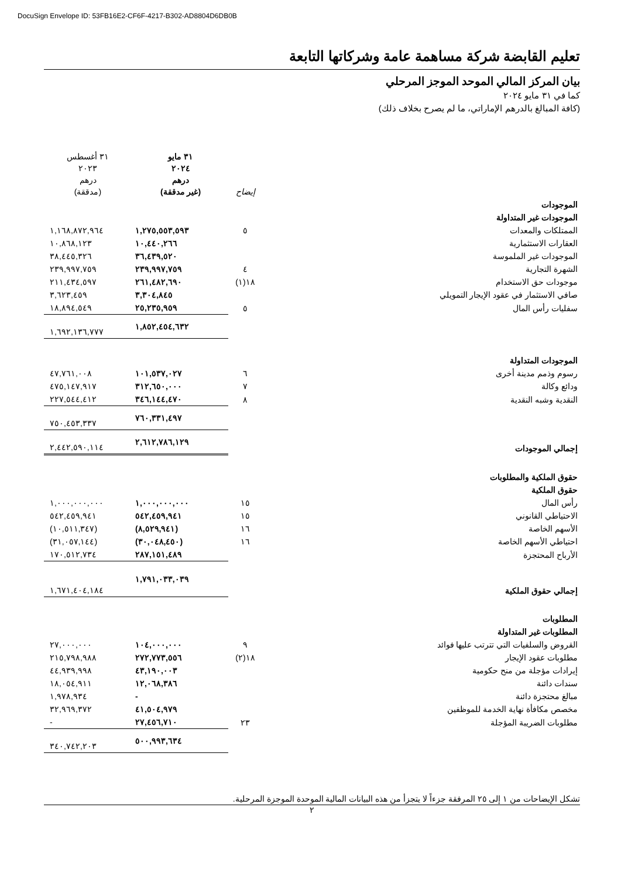DocuSign Envelope ID: 53FB16E2-CF6F-4217-B302-AD8804D6DB0B
تعليم القابضة شركة مساهمة عامة وشركاتها التابعة
بيان المركز المالي الموحد الموجز المرحلي
كما في ٣١ مايو ٢٠٢٤
(كافة المبالغ بالدرهم الإماراتي، ما لم يصرح بخلاف ذلك)
| | إيضاح | ٣١ مايو ٢٠٢٤ درهم (غير مدققة) | ٣١ أغسطس ٢٠٢٣ درهم (مدققة) |
| --- | --- | --- | --- |
| الموجودات | | | |
| الموجودات غير المتداولة | | | |
| الممتلكات والمعدات | ٥ | ١,٢٧٥,٥٥٣,٥٩٣ | ١,١٦٨,٨٧٢,٩٦٤ |
| العقارات الاستثمارية | | ١٠,٤٤٠,٢٦٦ | ١٠,٨٦٨,١٢٣ |
| الموجودات غير الملموسة | | ٣٦,٤٣٩,٥٢٠ | ٣٨,٤٤٥,٣٢٦ |
| الشهرة التجارية | ٤ | ٢٣٩,٩٩٧,٧٥٩ | ٢٣٩,٩٩٧,٧٥٩ |
| موجودات حق الاستخدام | ١٨(١) | ٢٦١,٤٨٢,٦٩٠ | ٢١١,٤٣٤,٥٩٧ |
| صافي الاستثمار في عقود الإيجار التمويلي | | ٣,٣٠٤,٨٤٥ | ٣,٦٢٣,٤٥٩ |
| سفليات رأس المال | ٥ | ٢٥,٢٣٥,٩٥٩ | ١٨,٨٩٤,٥٤٩ |
| | | ١,٨٥٢,٤٥٤,٦٣٢ | ١,٦٩٢,١٣٦,٧٧٧ |
| الموجودات المتداولة | | | |
| رسوم وذمم مدينة أخرى | ٦ | ١٠١,٥٣٧,٠٢٧ | ٤٧,٧٦١,٠٠٨ |
| ودائع وكالة | ٧ | ٣١٢,٦٥٠,٠٠٠ | ٤٧٥,١٤٧,٩١٧ |
| النقدية وشبه النقدية | ٨ | ٣٤٦,١٤٤,٤٧٠ | ٢٢٧,٥٤٤,٤١٢ |
| | | ٧٦٠,٣٣١,٤٩٧ | ٧٥٠,٤٥٣,٣٣٧ |
| إجمالي الموجودات | | ٢,٦١٢,٧٨٦,١٢٩ | ٢,٤٤٢,٥٩٠,١١٤ |
| حقوق الملكية والمطلوبات | | | |
| حقوق الملكية | | | |
| رأس المال | ١٥ | ١,٠٠٠,٠٠٠,٠٠٠ | ١,٠٠٠,٠٠٠,٠٠٠ |
| الاحتياطي القانوني | ١٥ | ٥٤٢,٤٥٩,٩٤١ | ٥٤٢,٤٥٩,٩٤١ |
| الأسهم الخاصة | ١٦ | (٨,٥٢٩,٩٤١) | (١٠,٥١١,٣٤٧) |
| احتياطي الأسهم الخاصة | ١٦ | (٣٠,٠٤٨,٤٥٠) | (٣١,٠٥٧,١٤٤) |
| الأرباح المحتجزة | | ٢٨٧,١٥١,٤٨٩ | ١٧٠,٥١٢,٧٣٤ |
| إجمالي حقوق الملكية | | ١,٧٩١,٠٣٣,٠٣٩ | ١,٦٧١,٤٠٤,١٨٤ |
| المطلوبات | | | |
| المطلوبات غير المتداولة | | | |
| القروض والسلفيات التي تترتب عليها فوائد | ٩ | ١٠٤,٠٠٠,٠٠٠ | ٢٧,٠٠٠,٠٠٠ |
| مطلوبات عقود الإيجار | ١٨(٢) | ٢٧٢,٧٧٣,٥٥٦ | ٢١٥,٧٩٨,٩٨٨ |
| إيرادات مؤجلة من منح حكومية | | ٤٣,١٩٠,٠٠٣ | ٤٤,٩٣٩,٩٩٨ |
| سندات دائنة | | ١٢,٠٦٨,٣٨٦ | ١٨,٠٥٤,٩١١ |
| مبالغ محتجزة دائنة | | - | ١,٩٧٨,٩٣٤ |
| مخصص مكافأة نهاية الخدمة للموظفين | | ٤١,٥٠٤,٩٧٩ | ٣٢,٩٦٩,٣٧٢ |
| مطلوبات الضريبة المؤجلة | ٢٣ | ٢٧,٤٥٦,٧١٠ | - |
| | | ٥٠٠,٩٩٣,٦٣٤ | ٣٤٠,٧٤٢,٢٠٣ |
تشكل الإيضاحات من ١ إلى ٢٥ المرفقة جزءاً لا يتجزأ من هذه البيانات المالية الموحدة الموجزة المرحلية.
٢